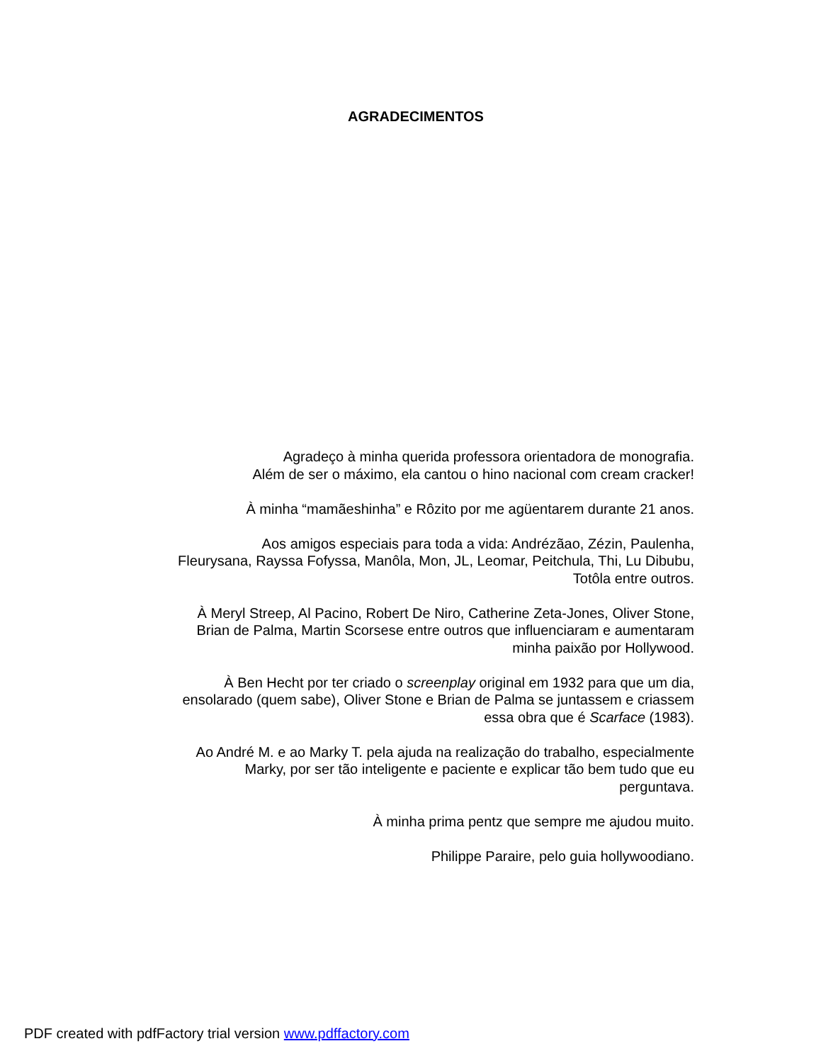AGRADECIMENTOS
Agradeço à minha querida professora orientadora de monografia.
Além de ser o máximo, ela cantou o hino nacional com cream cracker!
À minha “mamãeshinha” e Rôzito por me agüentarem durante 21 anos.
Aos amigos especiais para toda a vida: Andrézãao, Zézin, Paulenha,
Fleurysana, Rayssa Fofyssa, Manôla, Mon, JL, Leomar, Peitchula, Thi, Lu Dibubu,
Totôla entre outros.
À Meryl Streep, Al Pacino, Robert De Niro, Catherine Zeta-Jones, Oliver Stone,
Brian de Palma, Martin Scorsese entre outros que influenciaram e aumentaram
minha paixão por Hollywood.
À Ben Hecht por ter criado o screenplay original em 1932 para que um dia,
ensolarado (quem sabe), Oliver Stone e Brian de Palma se juntassem e criassem
essa obra que é Scarface (1983).
Ao André M. e ao Marky T. pela ajuda na realização do trabalho, especialmente
Marky, por ser tão inteligente e paciente e explicar tão bem tudo que eu
perguntava.
À minha prima pentz que sempre me ajudou muito.
Philippe Paraire, pelo guia hollywoodiano.
PDF created with pdfFactory trial version www.pdffactory.com